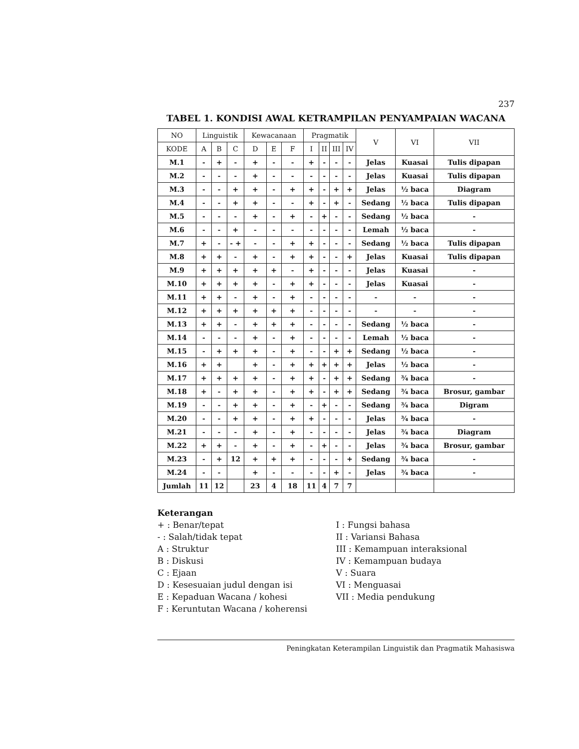237
TABEL 1. KONDISI AWAL KETRAMPILAN PENYAMPAIAN WACANA
| NO | Linguistik | | | Kewacanaan | | | Pragmatik | | | | V | VI | VII |
| --- | --- | --- | --- | --- | --- | --- | --- | --- | --- | --- | --- | --- | --- |
| KODE | A | B | C | D | E | F | I | II | III | IV | | | |
| M.1 | - | + | - | + | - | - | + | - | - | - | Jelas | Kuasai | Tulis dipapan |
| M.2 | - | - | - | + | - | - | - | - | - | - | Jelas | Kuasai | Tulis dipapan |
| M.3 | - | - | + | + | - | + | + | - | + | + | Jelas | ½ baca | Diagram |
| M.4 | - | - | + | + | - | - | + | - | + | - | Sedang | ½ baca | Tulis dipapan |
| M.5 | - | - | - | + | - | + | - | + | - | - | Sedang | ½ baca | - |
| M.6 | - | - | + | - | - | - | - | - | - | - | Lemah | ½ baca | - |
| M.7 | + | - | - + | - | - | + | + | - | - | - | Sedang | ½ baca | Tulis dipapan |
| M.8 | + | + | - | + | - | + | + | - | - | + | Jelas | Kuasai | Tulis dipapan |
| M.9 | + | + | + | + | + | - | + | - | - | - | Jelas | Kuasai | - |
| M.10 | + | + | + | + | - | + | + | - | - | - | Jelas | Kuasai | - |
| M.11 | + | + | - | + | - | + | - | - | - | - | - | - | - |
| M.12 | + | + | + | + | + | + | - | - | - | - | - | - | - |
| M.13 | + | + | - | + | + | + | - | - | - | - | Sedang | ½ baca | - |
| M.14 | - | - | - | + | - | + | - | - | - | - | Lemah | ½ baca | - |
| M.15 | - | + | + | + | - | + | - | - | + | + | Sedang | ½ baca | - |
| M.16 | + | + | | + | - | + | + | + | + | + | Jelas | ½ baca | - |
| M.17 | + | + | + | + | - | + | + | - | + | + | Sedang | ¾ baca | - |
| M.18 | + | - | + | + | - | + | + | - | + | + | Sedang | ¾ baca | Brosur, gambar |
| M.19 | - | - | + | + | - | + | - | + | - | - | Sedang | ¾ baca | Digram |
| M.20 | - | - | + | + | - | + | + | - | - | - | Jelas | ¾ baca | - |
| M.21 | - | - | - | + | - | + | - | - | - | - | Jelas | ¾ baca | Diagram |
| M.22 | + | + | - | + | - | + | - | + | - | - | Jelas | ¾ baca | Brosur, gambar |
| M.23 | - | + | 12 | + | + | + | - | - | - | + | Sedang | ¾ baca | - |
| M.24 | - | - | | + | - | - | - | - | + | - | Jelas | ¾ baca | - |
| Jumlah | 11 | 12 | | 23 | 4 | 18 | 11 | 4 | 7 | 7 | | | |
Keterangan
+ : Benar/tepat
- : Salah/tidak tepat
A : Struktur
B : Diskusi
C : Ejaan
D : Kesesuaian judul dengan isi
E : Kepaduan Wacana / kohesi
F : Keruntutan Wacana / koherensi
I : Fungsi bahasa
II : Variansi Bahasa
III : Kemampuan interaksional
IV : Kemampuan budaya
V : Suara
VI : Menguasai
VII : Media pendukung
Peningkatan Keterampilan Linguistik dan Pragmatik Mahasiswa